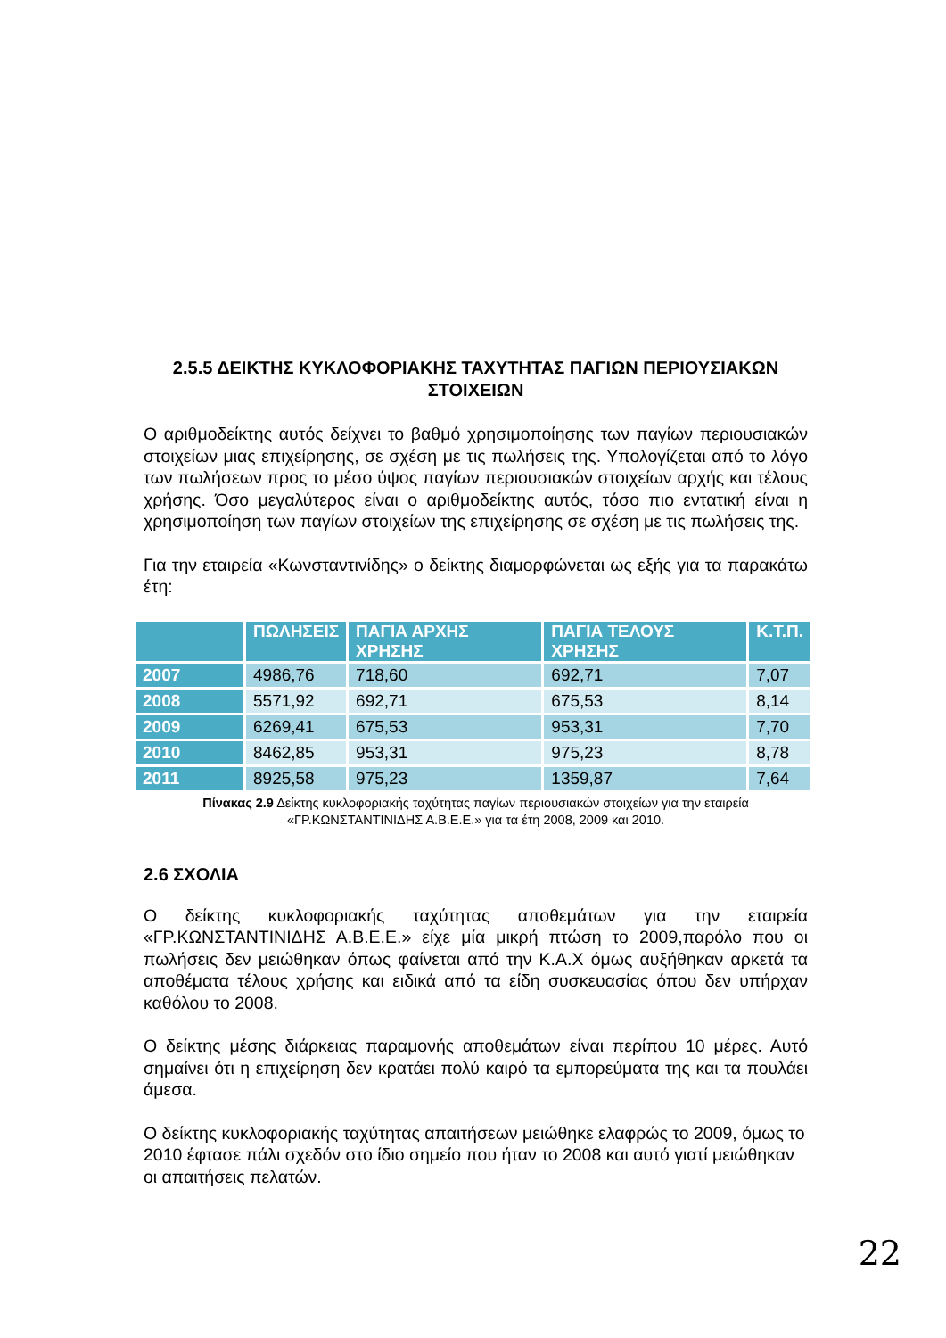2.5.5 ΔΕΙΚΤΗΣ ΚΥΚΛΟΦΟΡΙΑΚΗΣ ΤΑΧΥΤΗΤΑΣ ΠΑΓΙΩΝ ΠΕΡΙΟΥΣΙΑΚΩΝ ΣΤΟΙΧΕΙΩΝ
Ο αριθμοδείκτης αυτός δείχνει το βαθμό χρησιμοποίησης των παγίων περιουσιακών στοιχείων μιας επιχείρησης, σε σχέση με τις πωλήσεις της. Υπολογίζεται από το λόγο των πωλήσεων προς το μέσο ύψος παγίων περιουσιακών στοιχείων αρχής και τέλους χρήσης. Όσο μεγαλύτερος είναι ο αριθμοδείκτης αυτός, τόσο πιο εντατική είναι η χρησιμοποίηση των παγίων στοιχείων της επιχείρησης σε σχέση με τις πωλήσεις της.
Για την εταιρεία «Κωνσταντινίδης» ο δείκτης διαμορφώνεται ως εξής για τα παρακάτω έτη:
| | ΠΩΛΗΣΕΙΣ | ΠΑΓΙΑ ΑΡΧΗΣ ΧΡΗΣΗΣ | ΠΑΓΙΑ ΤΕΛΟΥΣ ΧΡΗΣΗΣ | Κ.Τ.Π. |
| --- | --- | --- | --- | --- |
| 2007 | 4986,76 | 718,60 | 692,71 | 7,07 |
| 2008 | 5571,92 | 692,71 | 675,53 | 8,14 |
| 2009 | 6269,41 | 675,53 | 953,31 | 7,70 |
| 2010 | 8462,85 | 953,31 | 975,23 | 8,78 |
| 2011 | 8925,58 | 975,23 | 1359,87 | 7,64 |
Πίνακας 2.9 Δείκτης κυκλοφοριακής ταχύτητας παγίων περιουσιακών στοιχείων για την εταιρεία «ΓΡ.ΚΩΝΣΤΑΝΤΙΝΙΔΗΣ Α.Β.Ε.Ε.» για τα έτη 2008, 2009 και 2010.
2.6 ΣΧΟΛΙΑ
Ο δείκτης κυκλοφοριακής ταχύτητας αποθεμάτων για την εταιρεία «ΓΡ.ΚΩΝΣΤΑΝΤΙΝΙΔΗΣ Α.Β.Ε.Ε.» είχε μία μικρή πτώση το 2009,παρόλο που οι πωλήσεις δεν μειώθηκαν όπως φαίνεται από την Κ.Α.Χ όμως αυξήθηκαν αρκετά τα αποθέματα τέλους χρήσης και ειδικά από τα είδη συσκευασίας όπου δεν υπήρχαν καθόλου το 2008.
Ο δείκτης μέσης διάρκειας παραμονής αποθεμάτων είναι περίπου 10 μέρες. Αυτό σημαίνει ότι η επιχείρηση δεν κρατάει πολύ καιρό τα εμπορεύματα της και τα πουλάει άμεσα.
Ο δείκτης κυκλοφοριακής ταχύτητας απαιτήσεων μειώθηκε ελαφρώς το 2009, όμως το 2010 έφτασε πάλι σχεδόν στο ίδιο σημείο που ήταν το 2008 και αυτό γιατί μειώθηκαν οι απαιτήσεις πελατών.
22